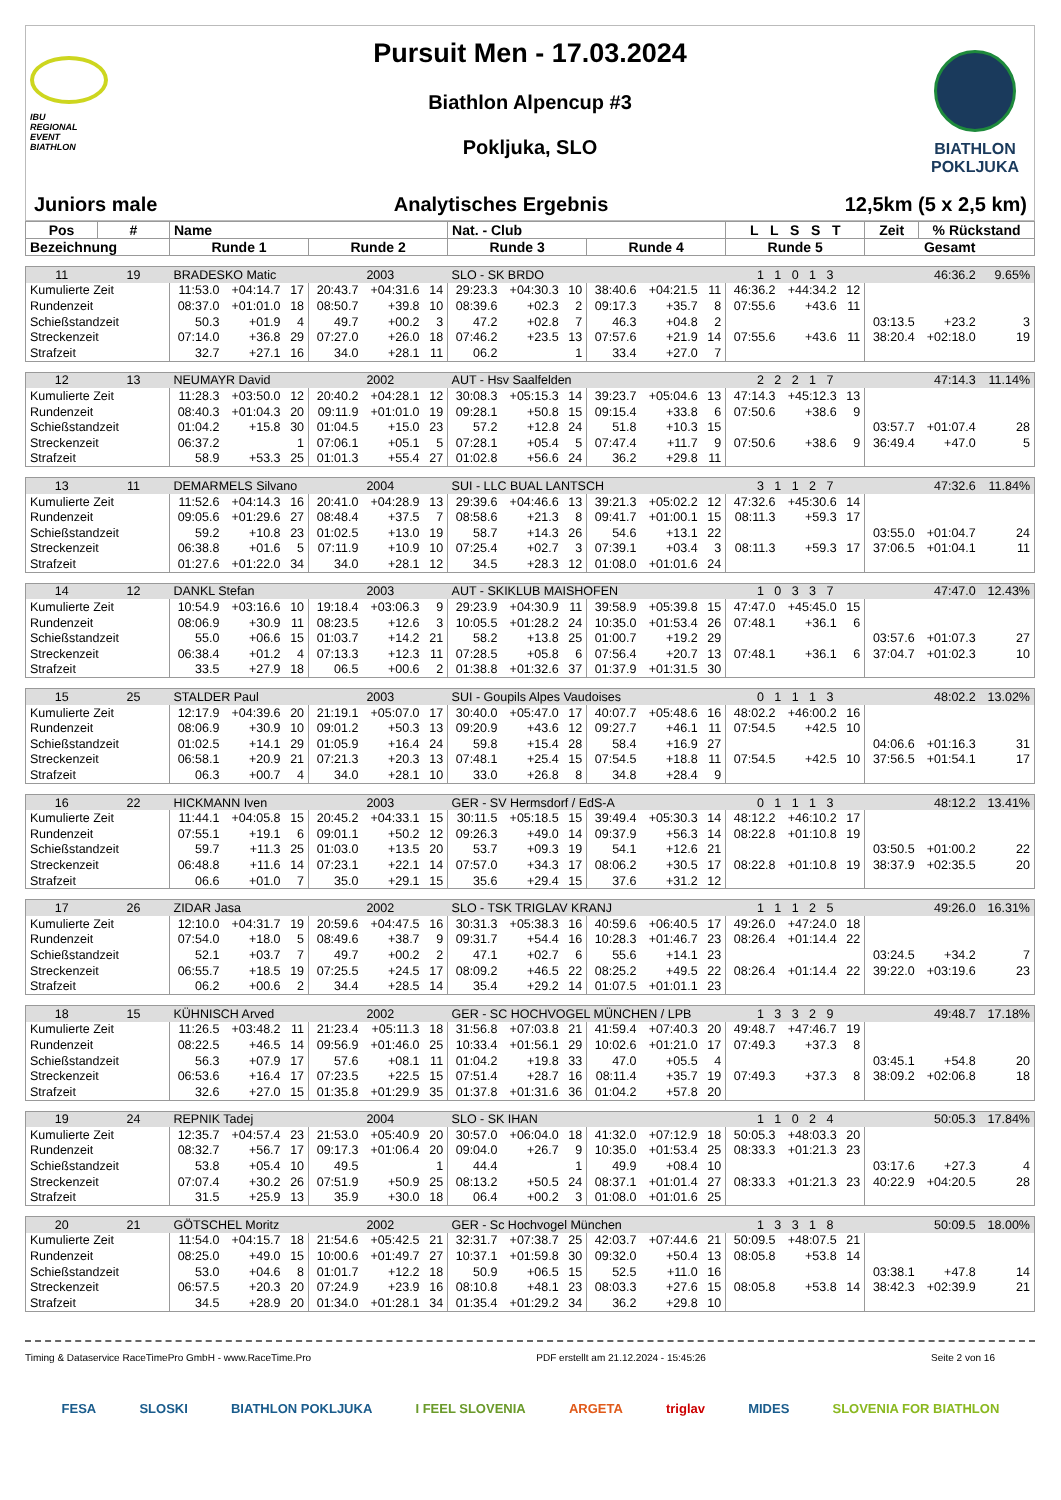IBU
REGIONAL
EVENT
BIATHLON
Pursuit Men - 17.03.2024
Biathlon Alpencup #3
Pokljuka, SLO
BIATHLON
POKLJUKA
Juniors male Analytisches Ergebnis 12,5km (5 x 2,5 km)
| Pos | # | Name | | | | | | Nat. - Club | | | | | | L L S S T | | | Zeit | % Rückstand | |
| --- | --- | --- | --- | --- | --- | --- | --- | --- | --- | --- | --- | --- | --- | --- | --- | --- | --- | --- | --- |
| Bezeichnung | | Runde 1 | | | Runde 2 | | | Runde 3 | | | Runde 4 | | | Runde 5 | | | Gesamt | | |
| 11 | 19 | BRADESKO Matic | | | | 2003 | | SLO - SK BRDO | | | | | | 1 1 0 1 3 | | | 46:36.2 | | 9.65% |
| Kumulierte Zeit | | 11:53.0 | +04:14.7 | 17 | 20:43.7 | +04:31.6 | 14 | 29:23.3 | +04:30.3 | 10 | 38:40.6 | +04:21.5 | 11 | 46:36.2 | +44:34.2 | 12 | | | |
| Rundenzeit | | 08:37.0 | +01:01.0 | 18 | 08:50.7 | +39.8 | 10 | 08:39.6 | +02.3 | 2 | 09:17.3 | +35.7 | 8 | 07:55.6 | +43.6 | 11 | | | |
| Schießstandzeit | | 50.3 | +01.9 | 4 | 49.7 | +00.2 | 3 | 47.2 | +02.8 | 7 | 46.3 | +04.8 | 2 | | | | 03:13.5 | +23.2 | 3 |
| Streckenzeit | | 07:14.0 | +36.8 | 29 | 07:27.0 | +26.0 | 18 | 07:46.2 | +23.5 | 13 | 07:57.6 | +21.9 | 14 | 07:55.6 | +43.6 | 11 | 38:20.4 | +02:18.0 | 19 |
| Strafzeit | | 32.7 | +27.1 | 16 | 34.0 | +28.1 | 11 | 06.2 | | 1 | 33.4 | +27.0 | 7 | | | | | | |
| 12 | 13 | NEUMAYR David | | | | 2002 | | AUT - Hsv Saalfelden | | | | | | 2 2 2 1 7 | | | 47:14.3 | | 11.14% |
| Kumulierte Zeit | | 11:28.3 | +03:50.0 | 12 | 20:40.2 | +04:28.1 | 12 | 30:08.3 | +05:15.3 | 14 | 39:23.7 | +05:04.6 | 13 | 47:14.3 | +45:12.3 | 13 | | | |
| Rundenzeit | | 08:40.3 | +01:04.3 | 20 | 09:11.9 | +01:01.0 | 19 | 09:28.1 | +50.8 | 15 | 09:15.4 | +33.8 | 6 | 07:50.6 | +38.6 | 9 | | | |
| Schießstandzeit | | 01:04.2 | +15.8 | 30 | 01:04.5 | +15.0 | 23 | 57.2 | +12.8 | 24 | 51.8 | +10.3 | 15 | | | | 03:57.7 | +01:07.4 | 28 |
| Streckenzeit | | 06:37.2 | | 1 | 07:06.1 | +05.1 | 5 | 07:28.1 | +05.4 | 5 | 07:47.4 | +11.7 | 9 | 07:50.6 | +38.6 | 9 | 36:49.4 | +47.0 | 5 |
| Strafzeit | | 58.9 | +53.3 | 25 | 01:01.3 | +55.4 | 27 | 01:02.8 | +56.6 | 24 | 36.2 | +29.8 | 11 | | | | | | |
| 13 | 11 | DEMARMELS Silvano | | | | 2004 | | SUI - LLC BUAL LANTSCH | | | | | | 3 1 1 2 7 | | | 47:32.6 | | 11.84% |
| Kumulierte Zeit | | 11:52.6 | +04:14.3 | 16 | 20:41.0 | +04:28.9 | 13 | 29:39.6 | +04:46.6 | 13 | 39:21.3 | +05:02.2 | 12 | 47:32.6 | +45:30.6 | 14 | | | |
| Rundenzeit | | 09:05.6 | +01:29.6 | 27 | 08:48.4 | +37.5 | 7 | 08:58.6 | +21.3 | 8 | 09:41.7 | +01:00.1 | 15 | 08:11.3 | +59.3 | 17 | | | |
| Schießstandzeit | | 59.2 | +10.8 | 23 | 01:02.5 | +13.0 | 19 | 58.7 | +14.3 | 26 | 54.6 | +13.1 | 22 | | | | 03:55.0 | +01:04.7 | 24 |
| Streckenzeit | | 06:38.8 | +01.6 | 5 | 07:11.9 | +10.9 | 10 | 07:25.4 | +02.7 | 3 | 07:39.1 | +03.4 | 3 | 08:11.3 | +59.3 | 17 | 37:06.5 | +01:04.1 | 11 |
| Strafzeit | | 01:27.6 | +01:22.0 | 34 | 34.0 | +28.1 | 12 | 34.5 | +28.3 | 12 | 01:08.0 | +01:01.6 | 24 | | | | | | |
| 14 | 12 | DANKL Stefan | | | | 2003 | | AUT - SKIKLUB MAISHOFEN | | | | | | 1 0 3 3 7 | | | 47:47.0 | | 12.43% |
| Kumulierte Zeit | | 10:54.9 | +03:16.6 | 10 | 19:18.4 | +03:06.3 | 9 | 29:23.9 | +04:30.9 | 11 | 39:58.9 | +05:39.8 | 15 | 47:47.0 | +45:45.0 | 15 | | | |
| Rundenzeit | | 08:06.9 | +30.9 | 11 | 08:23.5 | +12.6 | 3 | 10:05.5 | +01:28.2 | 24 | 10:35.0 | +01:53.4 | 26 | 07:48.1 | +36.1 | 6 | | | |
| Schießstandzeit | | 55.0 | +06.6 | 15 | 01:03.7 | +14.2 | 21 | 58.2 | +13.8 | 25 | 01:00.7 | +19.2 | 29 | | | | 03:57.6 | +01:07.3 | 27 |
| Streckenzeit | | 06:38.4 | +01.2 | 4 | 07:13.3 | +12.3 | 11 | 07:28.5 | +05.8 | 6 | 07:56.4 | +20.7 | 13 | 07:48.1 | +36.1 | 6 | 37:04.7 | +01:02.3 | 10 |
| Strafzeit | | 33.5 | +27.9 | 18 | 06.5 | +00.6 | 2 | 01:38.8 | +01:32.6 | 37 | 01:37.9 | +01:31.5 | 30 | | | | | | |
| 15 | 25 | STALDER Paul | | | | 2003 | | SUI - Goupils Alpes Vaudoises | | | | | | 0 1 1 1 3 | | | 48:02.2 | | 13.02% |
| Kumulierte Zeit | | 12:17.9 | +04:39.6 | 20 | 21:19.1 | +05:07.0 | 17 | 30:40.0 | +05:47.0 | 17 | 40:07.7 | +05:48.6 | 16 | 48:02.2 | +46:00.2 | 16 | | | |
| Rundenzeit | | 08:06.9 | +30.9 | 10 | 09:01.2 | +50.3 | 13 | 09:20.9 | +43.6 | 12 | 09:27.7 | +46.1 | 11 | 07:54.5 | +42.5 | 10 | | | |
| Schießstandzeit | | 01:02.5 | +14.1 | 29 | 01:05.9 | +16.4 | 24 | 59.8 | +15.4 | 28 | 58.4 | +16.9 | 27 | | | | 04:06.6 | +01:16.3 | 31 |
| Streckenzeit | | 06:58.1 | +20.9 | 21 | 07:21.3 | +20.3 | 13 | 07:48.1 | +25.4 | 15 | 07:54.5 | +18.8 | 11 | 07:54.5 | +42.5 | 10 | 37:56.5 | +01:54.1 | 17 |
| Strafzeit | | 06.3 | +00.7 | 4 | 34.0 | +28.1 | 10 | 33.0 | +26.8 | 8 | 34.8 | +28.4 | 9 | | | | | | |
| 16 | 22 | HICKMANN Iven | | | | 2003 | | GER - SV Hermsdorf / EdS-A | | | | | | 0 1 1 1 3 | | | 48:12.2 | | 13.41% |
| Kumulierte Zeit | | 11:44.1 | +04:05.8 | 15 | 20:45.2 | +04:33.1 | 15 | 30:11.5 | +05:18.5 | 15 | 39:49.4 | +05:30.3 | 14 | 48:12.2 | +46:10.2 | 17 | | | |
| Rundenzeit | | 07:55.1 | +19.1 | 6 | 09:01.1 | +50.2 | 12 | 09:26.3 | +49.0 | 14 | 09:37.9 | +56.3 | 14 | 08:22.8 | +01:10.8 | 19 | | | |
| Schießstandzeit | | 59.7 | +11.3 | 25 | 01:03.0 | +13.5 | 20 | 53.7 | +09.3 | 19 | 54.1 | +12.6 | 21 | | | | 03:50.5 | +01:00.2 | 22 |
| Streckenzeit | | 06:48.8 | +11.6 | 14 | 07:23.1 | +22.1 | 14 | 07:57.0 | +34.3 | 17 | 08:06.2 | +30.5 | 17 | 08:22.8 | +01:10.8 | 19 | 38:37.9 | +02:35.5 | 20 |
| Strafzeit | | 06.6 | +01.0 | 7 | 35.0 | +29.1 | 15 | 35.6 | +29.4 | 15 | 37.6 | +31.2 | 12 | | | | | | |
| 17 | 26 | ZIDAR Jasa | | | | 2002 | | SLO - TSK TRIGLAV KRANJ | | | | | | 1 1 1 2 5 | | | 49:26.0 | | 16.31% |
| Kumulierte Zeit | | 12:10.0 | +04:31.7 | 19 | 20:59.6 | +04:47.5 | 16 | 30:31.3 | +05:38.3 | 16 | 40:59.6 | +06:40.5 | 17 | 49:26.0 | +47:24.0 | 18 | | | |
| Rundenzeit | | 07:54.0 | +18.0 | 5 | 08:49.6 | +38.7 | 9 | 09:31.7 | +54.4 | 16 | 10:28.3 | +01:46.7 | 23 | 08:26.4 | +01:14.4 | 22 | | | |
| Schießstandzeit | | 52.1 | +03.7 | 7 | 49.7 | +00.2 | 2 | 47.1 | +02.7 | 6 | 55.6 | +14.1 | 23 | | | | 03:24.5 | +34.2 | 7 |
| Streckenzeit | | 06:55.7 | +18.5 | 19 | 07:25.5 | +24.5 | 17 | 08:09.2 | +46.5 | 22 | 08:25.2 | +49.5 | 22 | 08:26.4 | +01:14.4 | 22 | 39:22.0 | +03:19.6 | 23 |
| Strafzeit | | 06.2 | +00.6 | 2 | 34.4 | +28.5 | 14 | 35.4 | +29.2 | 14 | 01:07.5 | +01:01.1 | 23 | | | | | | |
| 18 | 15 | KÜHNISCH Arved | | | | 2002 | | GER - SC HOCHVOGEL MÜNCHEN / LPB | | | | | | 1 3 3 2 9 | | | 49:48.7 | | 17.18% |
| Kumulierte Zeit | | 11:26.5 | +03:48.2 | 11 | 21:23.4 | +05:11.3 | 18 | 31:56.8 | +07:03.8 | 21 | 41:59.4 | +07:40.3 | 20 | 49:48.7 | +47:46.7 | 19 | | | |
| Rundenzeit | | 08:22.5 | +46.5 | 14 | 09:56.9 | +01:46.0 | 25 | 10:33.4 | +01:56.1 | 29 | 10:02.6 | +01:21.0 | 17 | 07:49.3 | +37.3 | 8 | | | |
| Schießstandzeit | | 56.3 | +07.9 | 17 | 57.6 | +08.1 | 11 | 01:04.2 | +19.8 | 33 | 47.0 | +05.5 | 4 | | | | 03:45.1 | +54.8 | 20 |
| Streckenzeit | | 06:53.6 | +16.4 | 17 | 07:23.5 | +22.5 | 15 | 07:51.4 | +28.7 | 16 | 08:11.4 | +35.7 | 19 | 07:49.3 | +37.3 | 8 | 38:09.2 | +02:06.8 | 18 |
| Strafzeit | | 32.6 | +27.0 | 15 | 01:35.8 | +01:29.9 | 35 | 01:37.8 | +01:31.6 | 36 | 01:04.2 | +57.8 | 20 | | | | | | |
| 19 | 24 | REPNIK Tadej | | | | 2004 | | SLO - SK IHAN | | | | | | 1 1 0 2 4 | | | 50:05.3 | | 17.84% |
| Kumulierte Zeit | | 12:35.7 | +04:57.4 | 23 | 21:53.0 | +05:40.9 | 20 | 30:57.0 | +06:04.0 | 18 | 41:32.0 | +07:12.9 | 18 | 50:05.3 | +48:03.3 | 20 | | | |
| Rundenzeit | | 08:32.7 | +56.7 | 17 | 09:17.3 | +01:06.4 | 20 | 09:04.0 | +26.7 | 9 | 10:35.0 | +01:53.4 | 25 | 08:33.3 | +01:21.3 | 23 | | | |
| Schießstandzeit | | 53.8 | +05.4 | 10 | 49.5 | | 1 | 44.4 | | 1 | 49.9 | +08.4 | 10 | | | | 03:17.6 | +27.3 | 4 |
| Streckenzeit | | 07:07.4 | +30.2 | 26 | 07:51.9 | +50.9 | 25 | 08:13.2 | +50.5 | 24 | 08:37.1 | +01:01.4 | 27 | 08:33.3 | +01:21.3 | 23 | 40:22.9 | +04:20.5 | 28 |
| Strafzeit | | 31.5 | +25.9 | 13 | 35.9 | +30.0 | 18 | 06.4 | +00.2 | 3 | 01:08.0 | +01:01.6 | 25 | | | | | | |
| 20 | 21 | GÖTSCHEL Moritz | | | | 2002 | | GER - Sc Hochvogel München | | | | | | 1 3 3 1 8 | | | 50:09.5 | | 18.00% |
| Kumulierte Zeit | | 11:54.0 | +04:15.7 | 18 | 21:54.6 | +05:42.5 | 21 | 32:31.7 | +07:38.7 | 25 | 42:03.7 | +07:44.6 | 21 | 50:09.5 | +48:07.5 | 21 | | | |
| Rundenzeit | | 08:25.0 | +49.0 | 15 | 10:00.6 | +01:49.7 | 27 | 10:37.1 | +01:59.8 | 30 | 09:32.0 | +50.4 | 13 | 08:05.8 | +53.8 | 14 | | | |
| Schießstandzeit | | 53.0 | +04.6 | 8 | 01:01.7 | +12.2 | 18 | 50.9 | +06.5 | 15 | 52.5 | +11.0 | 16 | | | | 03:38.1 | +47.8 | 14 |
| Streckenzeit | | 06:57.5 | +20.3 | 20 | 07:24.9 | +23.9 | 16 | 08:10.8 | +48.1 | 23 | 08:03.3 | +27.6 | 15 | 08:05.8 | +53.8 | 14 | 38:42.3 | +02:39.9 | 21 |
| Strafzeit | | 34.5 | +28.9 | 20 | 01:34.0 | +01:28.1 | 34 | 01:35.4 | +01:29.2 | 34 | 36.2 | +29.8 | 10 | | | | | | |
Timing & Dataservice RaceTimePro GmbH - www.RaceTime.Pro PDF erstellt am 21.12.2024 - 15:45:26 Seite 2 von 16
FESA SLOSKI BIATHLON POKLJUKA I FEEL SLOVENIA ARGETA triglav MIDES SLOVENIA FOR BIATHLON